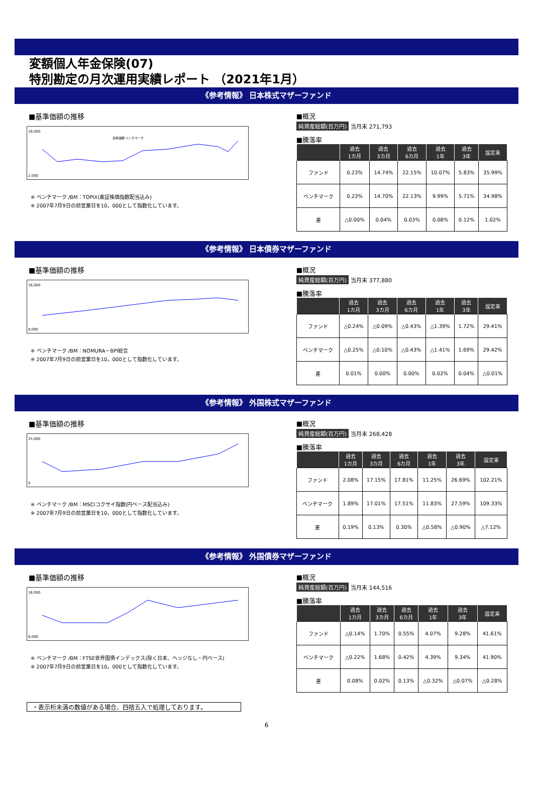変額個人年金保険(07)
特別勘定の月次運用実績レポート （2021年1月）
《参考情報》 日本株式マザーファンド
■基準価額の推移
16,000
2,000
基準価額 ベンチマーク
※ ベンチマーク /BM：TOPIX(東証株価指数配当込み)
※ 2007年7月9日の前営業日を10，000として指数化しています。
■概況
純資産総額(百万円) 当月末 271,793
■騰落率
| | 過去 1カ月 | 過去 3カ月 | 過去 6カ月 | 過去 1年 | 過去 3年 | 設定来 |
| --- | --- | --- | --- | --- | --- | --- |
| ファンド | 0.23% | 14.74% | 22.15% | 10.07% | 5.83% | 35.99% |
| ベンチマーク | 0.23% | 14.70% | 22.13% | 9.99% | 5.71% | 34.98% |
| 差 | △0.00% | 0.04% | 0.03% | 0.08% | 0.12% | 1.02% |
《参考情報》 日本債券マザーファンド
■基準価額の推移
16,000
8,000
※ ベンチマーク /BM：NOMURA－BPI総合
※ 2007年7月9日の前営業日を10，000として指数化しています。
■概況
純資産総額(百万円) 当月末 377,880
■騰落率
| | 過去 1カ月 | 過去 3カ月 | 過去 6カ月 | 過去 1年 | 過去 3年 | 設定来 |
| --- | --- | --- | --- | --- | --- | --- |
| ファンド | △0.24% | △0.09% | △0.43% | △1.39% | 1.72% | 29.41% |
| ベンチマーク | △0.25% | △0.10% | △0.43% | △1.41% | 1.69% | 29.42% |
| 差 | 0.01% | 0.00% | 0.00% | 0.02% | 0.04% | △0.01% |
《参考情報》 外国株式マザーファンド
■基準価額の推移
25,000
0
※ ベンチマーク /BM：MSCIコクサイ指数(円ベース配当込み)
※ 2007年7月9日の前営業日を10，000として指数化しています。
■概況
純資産総額(百万円) 当月末 268,428
■騰落率
| | 過去 1カ月 | 過去 3カ月 | 過去 6カ月 | 過去 1年 | 過去 3年 | 設定来 |
| --- | --- | --- | --- | --- | --- | --- |
| ファンド | 2.08% | 17.15% | 17.81% | 11.25% | 26.69% | 102.21% |
| ベンチマーク | 1.89% | 17.01% | 17.51% | 11.83% | 27.59% | 109.33% |
| 差 | 0.19% | 0.13% | 0.30% | △0.58% | △0.90% | △7.12% |
《参考情報》 外国債券マザーファンド
■基準価額の推移
16,000
6,000
※ ベンチマーク /BM：FTSE世界国債インデックス(除く日本、ヘッジなし・円ベース)
※ 2007年7月9日の前営業日を10，000として指数化しています。
■概況
純資産総額(百万円) 当月末 144,516
■騰落率
| | 過去 1カ月 | 過去 3カ月 | 過去 6カ月 | 過去 1年 | 過去 3年 | 設定来 |
| --- | --- | --- | --- | --- | --- | --- |
| ファンド | △0.14% | 1.70% | 0.55% | 4.07% | 9.28% | 41.61% |
| ベンチマーク | △0.22% | 1.68% | 0.42% | 4.39% | 9.34% | 41.90% |
| 差 | 0.08% | 0.02% | 0.13% | △0.32% | △0.07% | △0.28% |
・表示桁未満の数値がある場合、四捨五入で処理しております。
6